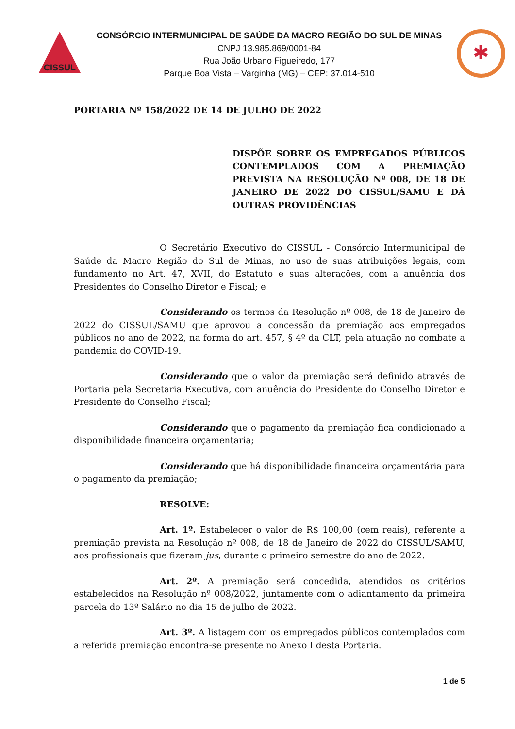CISSUL
CONSÓRCIO INTERMUNICIPAL DE SAÚDE DA MACRO REGIÃO DO SUL DE MINAS
CNPJ 13.985.869/0001-84
Rua João Urbano Figueiredo, 177
Parque Boa Vista – Varginha (MG) – CEP: 37.014-510
✱
PORTARIA Nº 158/2022 DE 14 DE JULHO DE 2022
DISPÕE SOBRE OS EMPREGADOS PÚBLICOS CONTEMPLADOS COM A PREMIAÇÃO PREVISTA NA RESOLUÇÃO Nº 008, DE 18 DE JANEIRO DE 2022 DO CISSUL/SAMU E DÁ OUTRAS PROVIDÊNCIAS
O Secretário Executivo do CISSUL - Consórcio Intermunicipal de Saúde da Macro Região do Sul de Minas, no uso de suas atribuições legais, com fundamento no Art. 47, XVII, do Estatuto e suas alterações, com a anuência dos Presidentes do Conselho Diretor e Fiscal; e
Considerando os termos da Resolução nº 008, de 18 de Janeiro de 2022 do CISSUL/SAMU que aprovou a concessão da premiação aos empregados públicos no ano de 2022, na forma do art. 457, § 4º da CLT, pela atuação no combate a pandemia do COVID-19.
Considerando que o valor da premiação será definido através de Portaria pela Secretaria Executiva, com anuência do Presidente do Conselho Diretor e Presidente do Conselho Fiscal;
Considerando que o pagamento da premiação fica condicionado a disponibilidade financeira orçamentaria;
Considerando que há disponibilidade financeira orçamentária para o pagamento da premiação;
RESOLVE:
Art. 1º. Estabelecer o valor de R$ 100,00 (cem reais), referente a premiação prevista na Resolução nº 008, de 18 de Janeiro de 2022 do CISSUL/SAMU, aos profissionais que fizeram jus, durante o primeiro semestre do ano de 2022.
Art. 2º. A premiação será concedida, atendidos os critérios estabelecidos na Resolução nº 008/2022, juntamente com o adiantamento da primeira parcela do 13º Salário no dia 15 de julho de 2022.
Art. 3º. A listagem com os empregados públicos contemplados com a referida premiação encontra-se presente no Anexo I desta Portaria.
1 de 5